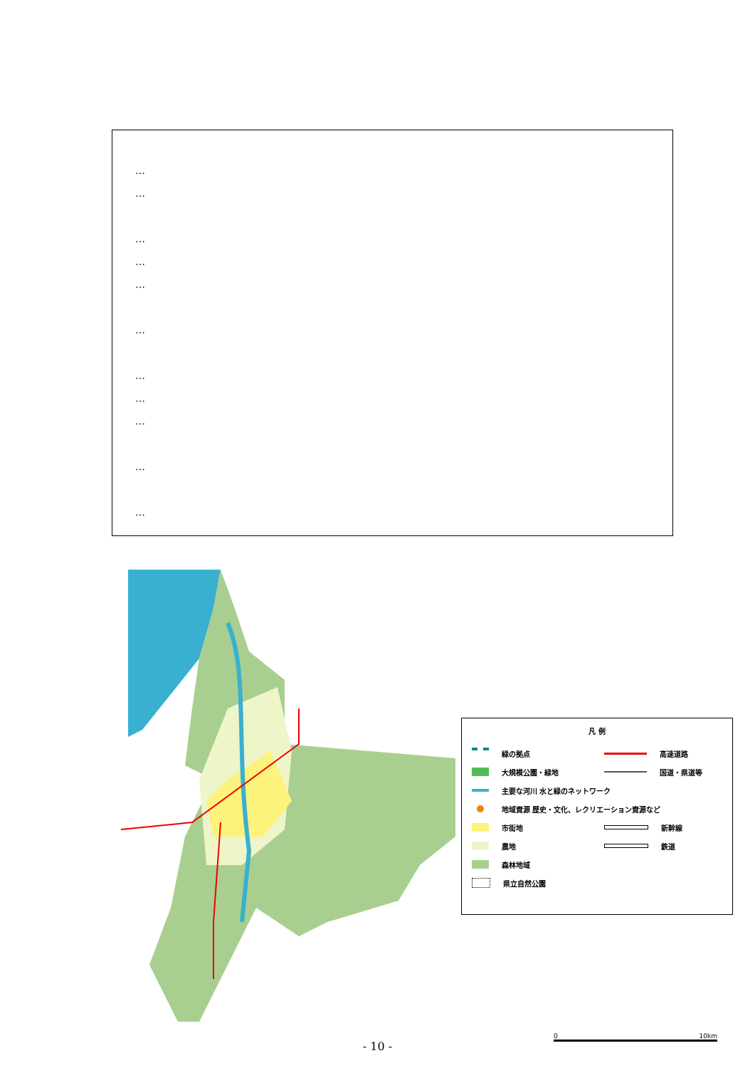…
…
…
…
…
…
…
…
…
…
…
凡 例
緑の拠点
大規模公園・緑地
主要な河川 水と緑のネットワーク
地域資源 歴史・文化、レクリエーション資源など
市街地
農地
森林地域
県立自然公園
高速道路
国道・県道等
新幹線
鉄道
0 10km
- 10 -